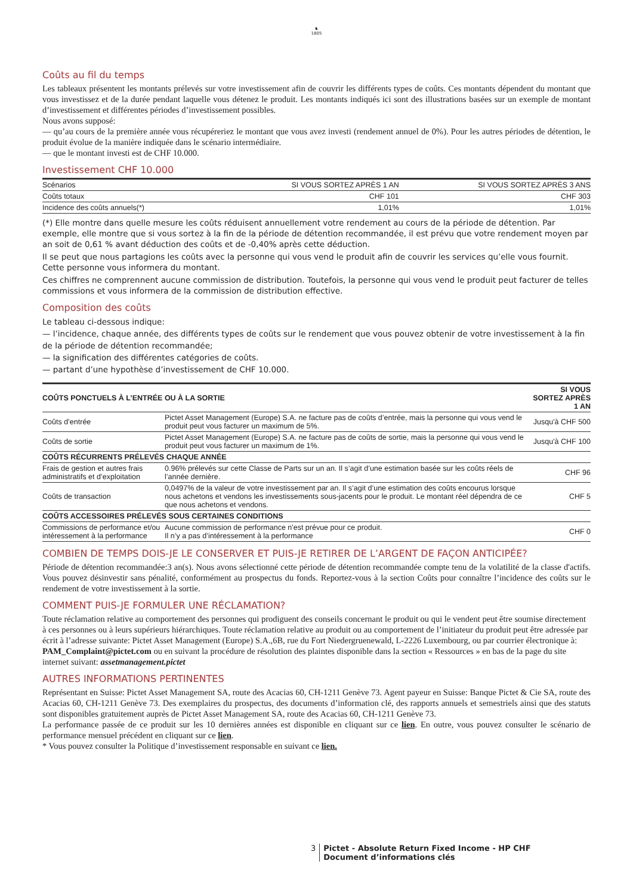♞
1805
Coûts au fil du temps
Les tableaux présentent les montants prélevés sur votre investissement afin de couvrir les différents types de coûts. Ces montants dépendent du montant que vous investissez et de la durée pendant laquelle vous détenez le produit. Les montants indiqués ici sont des illustrations basées sur un exemple de montant d’investissement et différentes périodes d’investissement possibles.
Nous avons supposé:
— qu’au cours de la première année vous récupéreriez le montant que vous avez investi (rendement annuel de 0%). Pour les autres périodes de détention, le produit évolue de la manière indiquée dans le scénario intermédiaire.
— que le montant investi est de CHF 10.000.
Investissement CHF 10.000
| Scénarios | SI VOUS SORTEZ APRÈS 1 AN | SI VOUS SORTEZ APRÈS 3 ANS |
| --- | --- | --- |
| Coûts totaux | CHF 101 | CHF 303 |
| Incidence des coûts annuels(*) | 1,01% | 1,01% |
(*) Elle montre dans quelle mesure les coûts réduisent annuellement votre rendement au cours de la période de détention. Par exemple, elle montre que si vous sortez à la fin de la période de détention recommandée, il est prévu que votre rendement moyen par an soit de 0,61 % avant déduction des coûts et de -0,40% après cette déduction.
Il se peut que nous partagions les coûts avec la personne qui vous vend le produit afin de couvrir les services qu’elle vous fournit. Cette personne vous informera du montant.
Ces chiffres ne comprennent aucune commission de distribution. Toutefois, la personne qui vous vend le produit peut facturer de telles commissions et vous informera de la commission de distribution effective.
Composition des coûts
Le tableau ci-dessous indique:
— l’incidence, chaque année, des différents types de coûts sur le rendement que vous pouvez obtenir de votre investissement à la fin de la période de détention recommandée;
— la signification des différentes catégories de coûts.
— partant d’une hypothèse d’investissement de CHF 10.000.
| COÛTS PONCTUELS À L’ENTRÉE OU À LA SORTIE | | SI VOUS SORTEZ APRÈS 1 AN |
| --- | --- | --- |
| Coûts d’entrée | Pictet Asset Management (Europe) S.A. ne facture pas de coûts d’entrée, mais la personne qui vous vend le produit peut vous facturer un maximum de 5%. | Jusqu'à CHF 500 |
| Coûts de sortie | Pictet Asset Management (Europe) S.A. ne facture pas de coûts de sortie, mais la personne qui vous vend le produit peut vous facturer un maximum de 1%. | Jusqu'à CHF 100 |
| COÛTS RÉCURRENTS PRÉLEVÉS CHAQUE ANNÉE | | |
| Frais de gestion et autres frais administratifs et d’exploitation | 0.96% prélevés sur cette Classe de Parts sur un an. Il s’agit d’une estimation basée sur les coûts réels de l’année dernière. | CHF 96 |
| Coûts de transaction | 0,0497% de la valeur de votre investissement par an. Il s’agit d’une estimation des coûts encourus lorsque nous achetons et vendons les investissements sous-jacents pour le produit. Le montant réel dépendra de ce que nous achetons et vendons. | CHF 5 |
| COÛTS ACCESSOIRES PRÉLEVÉS SOUS CERTAINES CONDITIONS | | |
| Commissions de performance et/ou intéressement à la performance | Aucune commission de performance n'est prévue pour ce produit. Il n’y a pas d’intéressement à la performance | CHF 0 |
COMBIEN DE TEMPS DOIS-JE LE CONSERVER ET PUIS-JE RETIRER DE L’ARGENT DE FAÇON ANTICIPÉE?
Période de détention recommandée:3 an(s). Nous avons sélectionné cette période de détention recommandée compte tenu de la volatilité de la classe d'actifs. Vous pouvez désinvestir sans pénalité, conformément au prospectus du fonds. Reportez-vous à la section Coûts pour connaître l’incidence des coûts sur le rendement de votre investissement à la sortie.
COMMENT PUIS-JE FORMULER UNE RÉCLAMATION?
Toute réclamation relative au comportement des personnes qui prodiguent des conseils concernant le produit ou qui le vendent peut être soumise directement à ces personnes ou à leurs supérieurs hiérarchiques. Toute réclamation relative au produit ou au comportement de l’initiateur du produit peut être adressée par écrit à l’adresse suivante: Pictet Asset Management (Europe) S.A.,6B, rue du Fort Niedergruenewald, L-2226 Luxembourg, ou par courrier électronique à: PAM_Complaint@pictet.com ou en suivant la procédure de résolution des plaintes disponible dans la section « Ressources » en bas de la page du site internet suivant: assetmanagement.pictet
AUTRES INFORMATIONS PERTINENTES
Représentant en Suisse: Pictet Asset Management SA, route des Acacias 60, CH-1211 Genève 73. Agent payeur en Suisse: Banque Pictet & Cie SA, route des Acacias 60, CH-1211 Genève 73. Des exemplaires du prospectus, des documents d’information clé, des rapports annuels et semestriels ainsi que des statuts sont disponibles gratuitement auprès de Pictet Asset Management SA, route des Acacias 60, CH-1211 Genève 73.
La performance passée de ce produit sur les 10 dernières années est disponible en cliquant sur ce lien. En outre, vous pouvez consulter le scénario de performance mensuel précédent en cliquant sur ce lien.
* Vous pouvez consulter la Politique d’investissement responsable en suivant ce lien.
3 Pictet - Absolute Return Fixed Income - HP CHF
Document d’informations clés